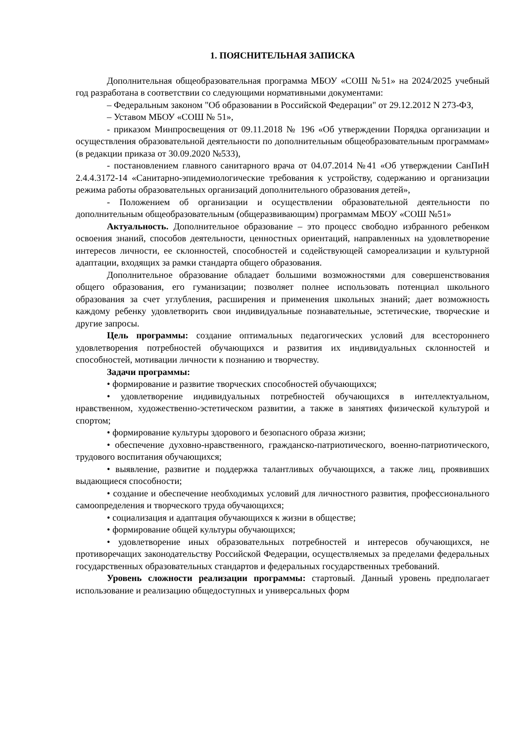1. ПОЯСНИТЕЛЬНАЯ ЗАПИСКА
Дополнительная общеобразовательная программа МБОУ «СОШ №51» на 2024/2025 учебный год разработана в соответствии со следующими нормативными документами:
– Федеральным законом "Об образовании в Российской Федерации" от 29.12.2012 N 273-ФЗ,
– Уставом МБОУ «СОШ № 51»,
- приказом Минпросвещения от 09.11.2018 № 196 «Об утверждении Порядка организации и осуществления образовательной деятельности по дополнительным общеобразовательным программам» (в редакции приказа от 30.09.2020 №533),
- постановлением главного санитарного врача от 04.07.2014 №41 «Об утверждении СанПиН 2.4.4.3172-14 «Санитарно-эпидемиологические требования к устройству, содержанию и организации режима работы образовательных организаций дополнительного образования детей»,
- Положением об организации и осуществлении образовательной деятельности по дополнительным общеобразовательным (общеразвивающим) программам МБОУ «СОШ №51»
Актуальность. Дополнительное образование – это процесс свободно избранного ребенком освоения знаний, способов деятельности, ценностных ориентаций, направленных на удовлетворение интересов личности, ее склонностей, способностей и содействующей самореализации и культурной адаптации, входящих за рамки стандарта общего образования.
Дополнительное образование обладает большими возможностями для совершенствования общего образования, его гуманизации; позволяет полнее использовать потенциал школьного образования за счет углубления, расширения и применения школьных знаний; дает возможность каждому ребенку удовлетворить свои индивидуальные познавательные, эстетические, творческие и другие запросы.
Цель программы: создание оптимальных педагогических условий для всестороннего удовлетворения потребностей обучающихся и развития их индивидуальных склонностей и способностей, мотивации личности к познанию и творчеству.
Задачи программы:
• формирование и развитие творческих способностей обучающихся;
• удовлетворение индивидуальных потребностей обучающихся в интеллектуальном, нравственном, художественно-эстетическом развитии, а также в занятиях физической культурой и спортом;
• формирование культуры здорового и безопасного образа жизни;
• обеспечение духовно-нравственного, гражданско-патриотического, военно-патриотического, трудового воспитания обучающихся;
• выявление, развитие и поддержка талантливых обучающихся, а также лиц, проявивших выдающиеся способности;
• создание и обеспечение необходимых условий для личностного развития, профессионального самоопределения и творческого труда обучающихся;
• социализация и адаптация обучающихся к жизни в обществе;
• формирование общей культуры обучающихся;
• удовлетворение иных образовательных потребностей и интересов обучающихся, не противоречащих законодательству Российской Федерации, осуществляемых за пределами федеральных государственных образовательных стандартов и федеральных государственных требований.
Уровень сложности реализации программы: стартовый. Данный уровень предполагает использование и реализацию общедоступных и универсальных форм